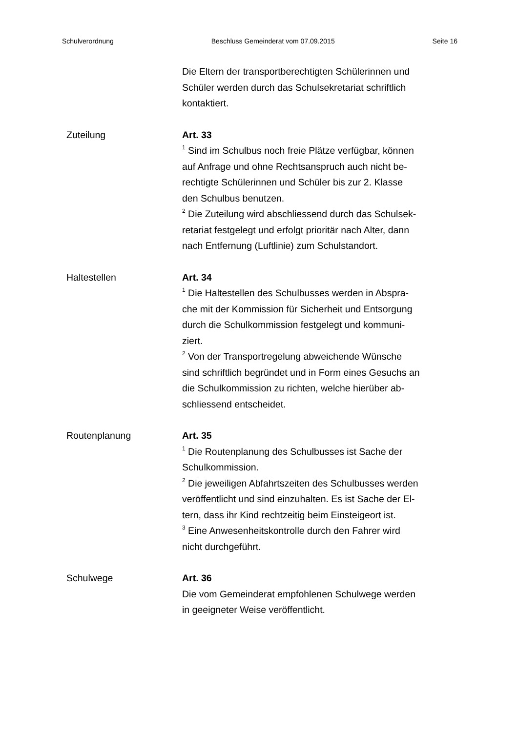Schulverordnung Beschluss Gemeinderat vom 07.09.2015 Seite 16
Die Eltern der transportberechtigten Schülerinnen und
Schüler werden durch das Schulsekretariat schriftlich
kontaktiert.
Zuteilung Art. 33
<sup>1</sup> Sind im Schulbus noch freie Plätze verfügbar, können
auf Anfrage und ohne Rechtsanspruch auch nicht be-
rechtigte Schülerinnen und Schüler bis zur 2. Klasse
den Schulbus benutzen.
<sup>2</sup> Die Zuteilung wird abschliessend durch das Schulsek-
retariat festgelegt und erfolgt prioritär nach Alter, dann
nach Entfernung (Luftlinie) zum Schulstandort.
Haltestellen Art. 34
<sup>1</sup> Die Haltestellen des Schulbusses werden in Abspra-
che mit der Kommission für Sicherheit und Entsorgung
durch die Schulkommission festgelegt und kommuni-
ziert.
<sup>2</sup> Von der Transportregelung abweichende Wünsche
sind schriftlich begründet und in Form eines Gesuchs an
die Schulkommission zu richten, welche hierüber ab-
schliessend entscheidet.
Routenplanung Art. 35
<sup>1</sup> Die Routenplanung des Schulbusses ist Sache der
Schulkommission.
<sup>2</sup> Die jeweiligen Abfahrtszeiten des Schulbusses werden
veröffentlicht und sind einzuhalten. Es ist Sache der El-
tern, dass ihr Kind rechtzeitig beim Einsteigeort ist.
<sup>3</sup> Eine Anwesenheitskontrolle durch den Fahrer wird
nicht durchgeführt.
Schulwege Art. 36
Die vom Gemeinderat empfohlenen Schulwege werden
in geeigneter Weise veröffentlicht.